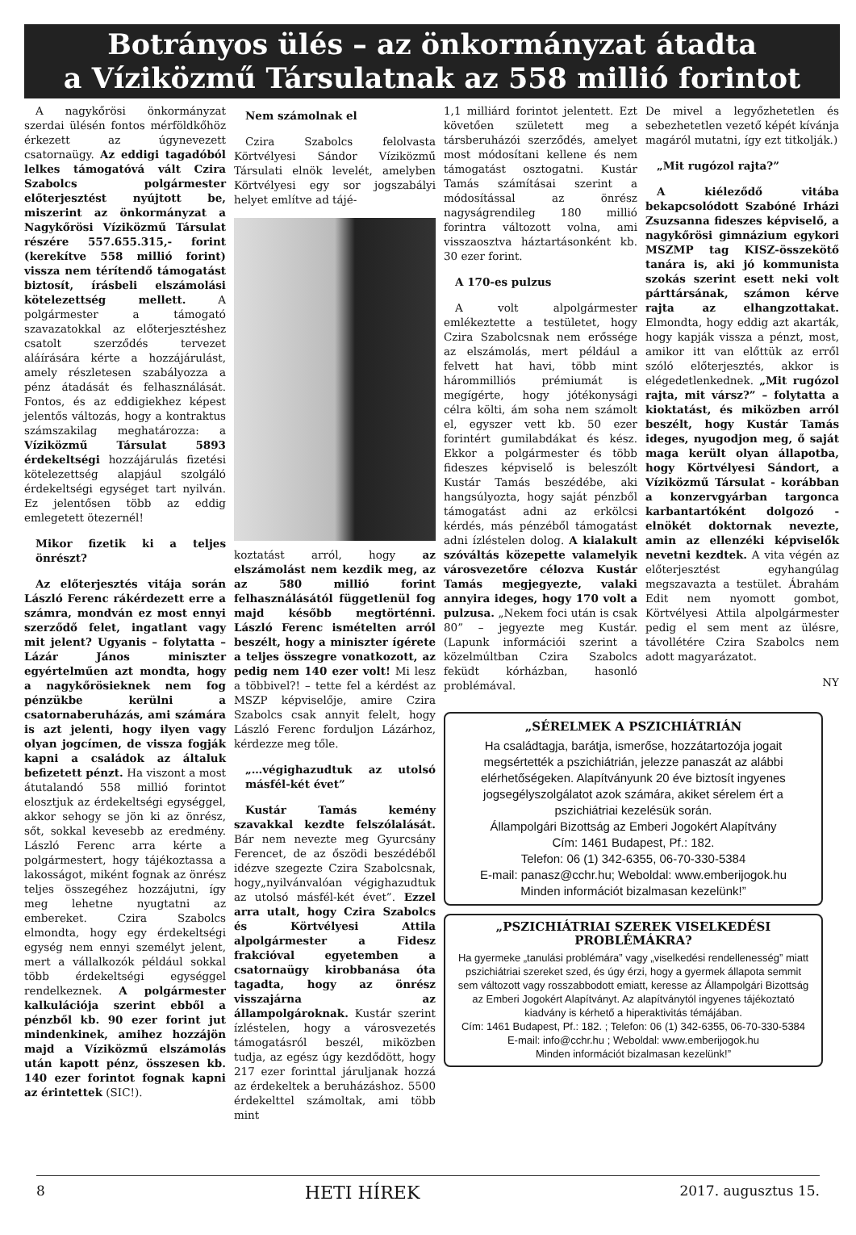Botrányos ülés – az önkormányzat átadta
a Víziközmű Társulatnak az 558 millió forintot
A nagykőrösi önkormányzat szerdai ülésén fontos mérföldkőhöz érkezett az úgynevezett csatornaügy. Az eddigi tagadóból lelkes támogatóvá vált Czira Szabolcs polgármester előterjesztést nyújtott be, miszerint az önkormányzat a Nagykőrösi Víziközmű Társulat részére 557.655.315,- forint (kerekítve 558 millió forint) vissza nem térítendő támogatást biztosít, írásbeli elszámolási kötelezettség mellett. A polgármester a támogató szavazatokkal az előterjesztéshez csatolt szerződés tervezet aláírására kérte a hozzájárulást, amely részletesen szabályozza a pénz átadását és felhasználását. Fontos, és az eddigiekhez képest jelentős változás, hogy a kontraktus számszakilag meghatározza: a Víziközmű Társulat 5893 érdekeltségi hozzájárulás fizetési kötelezettség alapjául szolgáló érdekeltségi egységet tart nyilván. Ez jelentősen több az eddig emlegetett ötezernél!
Mikor fizetik ki a teljes önrészt?
Az előterjesztés vitája során László Ferenc rákérdezett erre a számra, mondván ez most ennyi szerződő felet, ingatlant vagy mit jelent? Ugyanis – folytatta – Lázár János miniszter egyértelműen azt mondta, hogy a nagykőrösieknek nem fog pénzükbe kerülni a csatornaberuházás, ami számára is azt jelenti, hogy ilyen vagy olyan jogcímen, de vissza fogják kapni a családok az általuk befizetett pénzt. Ha viszont a most átutalandó 558 millió forintot elosztjuk az érdekeltségi egységgel, akkor sehogy se jön ki az önrész, sőt, sokkal kevesebb az eredmény. László Ferenc arra kérte a polgármestert, hogy tájékoztassa a lakosságot, miként fognak az önrész teljes összegéhez hozzájutni, így meg lehetne nyugtatni az embereket. Czira Szabolcs elmondta, hogy egy érdekeltségi egység nem ennyi személyt jelent, mert a vállalkozók például sokkal több érdekeltségi egységgel rendelkeznek. A polgármester kalkulációja szerint ebből a pénzből kb. 90 ezer forint jut mindenkinek, amihez hozzájön majd a Víziközmű elszámolás után kapott pénz, összesen kb. 140 ezer forintot fognak kapni az érintettek (SIC!).
Nem számolnak el
Czira Szabolcs felolvasta Körtvélyesi Sándor Víziközmű Társulati elnök levelét, amelyben Körtvélyesi egy sor jogszabályi helyet említve ad tájé-
koztatást arról, hogy az elszámolást nem kezdik meg, az az 580 millió forint felhasználásától függetlenül fog majd később megtörténni. László Ferenc ismételten arról beszélt, hogy a miniszter ígérete a teljes összegre vonatkozott, az pedig nem 140 ezer volt! Mi lesz a többivel?! – tette fel a kérdést az MSZP képviselője, amire Czira Szabolcs csak annyit felelt, hogy László Ferenc forduljon Lázárhoz, kérdezze meg tőle.
„…végighazudtuk az utolsó másfél-két évet”
Kustár Tamás kemény szavakkal kezdte felszólalását. Bár nem nevezte meg Gyurcsány Ferencet, de az őszödi beszédéből idézve szegezte Czira Szabolcsnak, hogy„nyilvánvalóan végighazudtuk az utolsó másfél-két évet”. Ezzel arra utalt, hogy Czira Szabolcs és Körtvélyesi Attila alpolgármester a Fidesz frakcióval egyetemben a csatornaügy kirobbanása óta tagadta, hogy az önrész visszajárna az állampolgároknak. Kustár szerint ízléstelen, hogy a városvezetés támogatásról beszél, miközben tudja, az egész úgy kezdődött, hogy 217 ezer forinttal járuljanak hozzá az érdekeltek a beruházáshoz. 5500 érdekelttel számoltak, ami több mint
1,1 milliárd forintot jelentett. Ezt követően született meg a társberuházói szerződés, amelyet most módosítani kellene és nem támogatást osztogatni. Kustár Tamás számításai szerint a módosítással az önrész nagyságrendileg 180 millió forintra változott volna, ami visszaosztva háztartásonként kb. 30 ezer forint.
A 170-es pulzus
A volt alpolgármester emlékeztette a testületet, hogy Czira Szabolcsnak nem erőssége az elszámolás, mert például a felvett hat havi, több mint hárommilliós prémiumát is megígérte, hogy jótékonysági célra költi, ám soha nem számolt el, egyszer vett kb. 50 ezer forintért gumilabdákat és kész. Ekkor a polgármester és több fideszes képviselő is beleszólt Kustár Tamás beszédébe, aki hangsúlyozta, hogy saját pénzből támogatást adni az erkölcsi kérdés, más pénzéből támogatást adni ízléstelen dolog. A kialakult szóváltás közepette valamelyik városvezetőre célozva Kustár Tamás megjegyezte, valaki annyira ideges, hogy 170 volt a pulzusa. „Nekem foci után is csak 80” – jegyezte meg Kustár. (Lapunk információi szerint a közelmúltban Czira Szabolcs feküdt kórházban, hasonló problémával.
De mivel a legyőzhetetlen és sebezhetetlen vezető képét kívánja magáról mutatni, így ezt titkolják.)
„Mit rugózol rajta?”
A kiéleződő vitába bekapcsolódott Szabóné Irházi Zsuzsanna fideszes képviselő, a nagykőrösi gimnázium egykori MSZMP tag KISZ-összekötő tanára is, aki jó kommunista szokás szerint esett neki volt párttársának, számon kérve rajta az elhangzottakat. Elmondta, hogy eddig azt akarták, hogy kapják vissza a pénzt, most, amikor itt van előttük az erről szóló előterjesztés, akkor is elégedetlenkednek. „Mit rugózol rajta, mit vársz?” – folytatta a kioktatást, és miközben arról beszélt, hogy Kustár Tamás ideges, nyugodjon meg, ő saját maga került olyan állapotba, hogy Körtvélyesi Sándort, a Víziközmű Társulat - korábban a konzervgyárban targonca karbantartóként dolgozó - elnökét doktornak nevezte, amin az ellenzéki képviselők nevetni kezdtek. A vita végén az előterjesztést egyhangúlag megszavazta a testület. Ábrahám Edit nem nyomott gombot, Körtvélyesi Attila alpolgármester pedig el sem ment az ülésre, távollétére Czira Szabolcs nem adott magyarázatot.
NY
„SÉRELMEK A PSZICHIÁTRIÁN
Ha családtagja, barátja, ismerőse, hozzátartozója jogait megsértették a pszichiátrián, jelezze panaszát az alábbi elérhetőségeken. Alapítványunk 20 éve biztosít ingyenes jogsegélyszolgálatot azok számára, akiket sérelem ért a pszichiátriai kezelésük során.
Állampolgári Bizottság az Emberi Jogokért Alapítvány
Cím: 1461 Budapest, Pf.: 182.
Telefon: 06 (1) 342-6355, 06-70-330-5384
E-mail: panasz@cchr.hu; Weboldal: www.emberijogok.hu
Minden információt bizalmasan kezelünk!”
„PSZICHIÁTRIAI SZEREK VISELKEDÉSI PROBLÉMÁKRA?
Ha gyermeke „tanulási problémára” vagy „viselkedési rendellenesség” miatt pszichiátriai szereket szed, és úgy érzi, hogy a gyermek állapota semmit sem változott vagy rosszabbodott emiatt, keresse az Állampolgári Bizottság az Emberi Jogokért Alapítványt. Az alapítványtól ingyenes tájékoztató kiadvány is kérhető a hiperaktivitás témájában.
Cím: 1461 Budapest, Pf.: 182. ; Telefon: 06 (1) 342-6355, 06-70-330-5384
E-mail: info@cchr.hu ; Weboldal: www.emberijogok.hu
Minden információt bizalmasan kezelünk!”
8 HETI HÍREK 2017. augusztus 15.